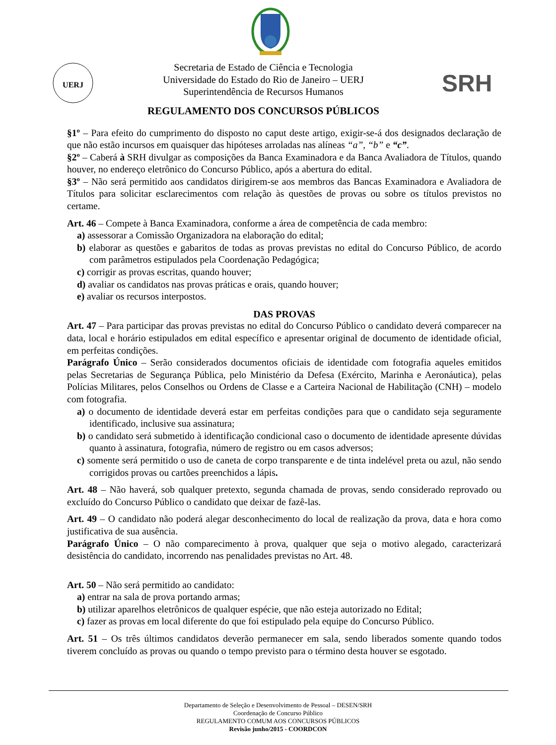UERJ
SRH
Secretaria de Estado de Ciência e Tecnologia
Universidade do Estado do Rio de Janeiro – UERJ
Superintendência de Recursos Humanos
REGULAMENTO DOS CONCURSOS PÚBLICOS
§1º – Para efeito do cumprimento do disposto no caput deste artigo, exigir-se-á dos designados declaração de que não estão incursos em quaisquer das hipóteses arroladas nas alíneas “a”, “b” e “c”.
§2º – Caberá à SRH divulgar as composições da Banca Examinadora e da Banca Avaliadora de Títulos, quando houver, no endereço eletrônico do Concurso Público, após a abertura do edital.
§3º – Não será permitido aos candidatos dirigirem-se aos membros das Bancas Examinadora e Avaliadora de Títulos para solicitar esclarecimentos com relação às questões de provas ou sobre os títulos previstos no certame.
Art. 46 – Compete à Banca Examinadora, conforme a área de competência de cada membro:
a) assessorar a Comissão Organizadora na elaboração do edital;
b) elaborar as questões e gabaritos de todas as provas previstas no edital do Concurso Público, de acordo com parâmetros estipulados pela Coordenação Pedagógica;
c) corrigir as provas escritas, quando houver;
d) avaliar os candidatos nas provas práticas e orais, quando houver;
e) avaliar os recursos interpostos.
DAS PROVAS
Art. 47 – Para participar das provas previstas no edital do Concurso Público o candidato deverá comparecer na data, local e horário estipulados em edital específico e apresentar original de documento de identidade oficial, em perfeitas condições.
Parágrafo Único – Serão considerados documentos oficiais de identidade com fotografia aqueles emitidos pelas Secretarias de Segurança Pública, pelo Ministério da Defesa (Exército, Marinha e Aeronáutica), pelas Polícias Militares, pelos Conselhos ou Ordens de Classe e a Carteira Nacional de Habilitação (CNH) – modelo com fotografia.
a) o documento de identidade deverá estar em perfeitas condições para que o candidato seja seguramente identificado, inclusive sua assinatura;
b) o candidato será submetido à identificação condicional caso o documento de identidade apresente dúvidas quanto à assinatura, fotografia, número de registro ou em casos adversos;
c) somente será permitido o uso de caneta de corpo transparente e de tinta indelével preta ou azul, não sendo corrigidos provas ou cartões preenchidos a lápis.
Art. 48 – Não haverá, sob qualquer pretexto, segunda chamada de provas, sendo considerado reprovado ou excluído do Concurso Público o candidato que deixar de fazê-las.
Art. 49 – O candidato não poderá alegar desconhecimento do local de realização da prova, data e hora como justificativa de sua ausência.
Parágrafo Único – O não comparecimento à prova, qualquer que seja o motivo alegado, caracterizará desistência do candidato, incorrendo nas penalidades previstas no Art. 48.
Art. 50 – Não será permitido ao candidato:
a) entrar na sala de prova portando armas;
b) utilizar aparelhos eletrônicos de qualquer espécie, que não esteja autorizado no Edital;
c) fazer as provas em local diferente do que foi estipulado pela equipe do Concurso Público.
Art. 51 – Os três últimos candidatos deverão permanecer em sala, sendo liberados somente quando todos tiverem concluído as provas ou quando o tempo previsto para o término desta houver se esgotado.
Departamento de Seleção e Desenvolvimento de Pessoal – DESEN/SRH
Coordenação de Concurso Público
REGULAMENTO COMUM AOS CONCURSOS PÚBLICOS
Revisão junho/2015 - COORDCON